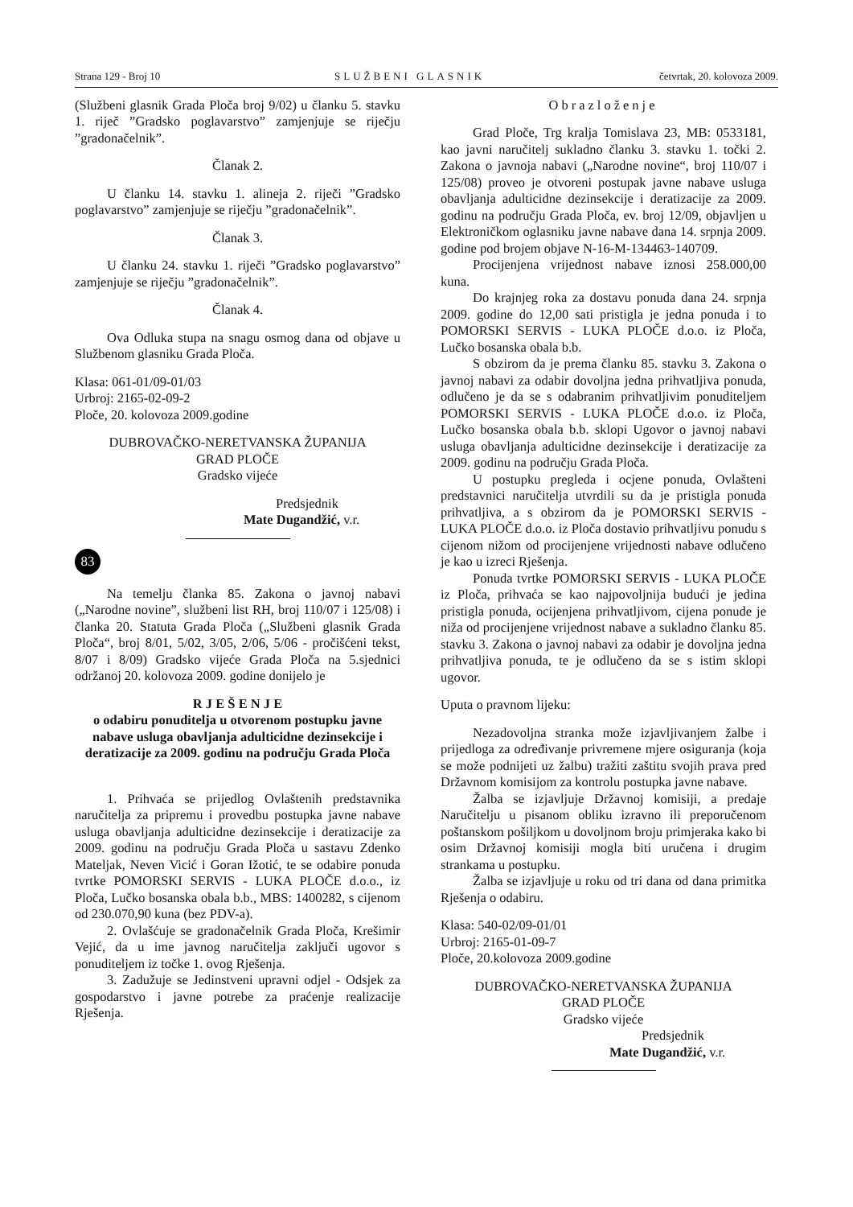Strana 129 - Broj 10 SLUŽBENI GLASNIK četvrtak, 20. kolovoza 2009.
(Službeni glasnik Grada Ploča broj 9/02) u članku 5. stavku 1. riječ ”Gradsko poglavarstvo” zamjenjuje se riječju ”gradonačelnik”.
Članak 2.
U članku 14. stavku 1. alineja 2. riječi ”Gradsko poglavarstvo” zamjenjuje se riječju ”gradonačelnik”.
Članak 3.
U članku 24. stavku 1. riječi ”Gradsko poglavarstvo” zamjenjuje se riječju ”gradonačelnik”.
Članak 4.
Ova Odluka stupa na snagu osmog dana od objave u Službenom glasniku Grada Ploča.
Klasa: 061-01/09-01/03
Urbroj: 2165-02-09-2
Ploče, 20. kolovoza 2009.godine
DUBROVAČKO-NERETVANSKA ŽUPANIJA
GRAD PLOČE
Gradsko vijeće
Predsjednik
Mate Dugandžić, v.r.
83
Na temelju članka 85. Zakona o javnoj nabavi („Narodne novine”, službeni list RH, broj 110/07 i 125/08) i članka 20. Statuta Grada Ploča („Službeni glasnik Grada Ploča“, broj 8/01, 5/02, 3/05, 2/06, 5/06 - pročišćeni tekst, 8/07 i 8/09) Gradsko vijeće Grada Ploča na 5.sjednici održanoj 20. kolovoza 2009. godine donijelo je
R J E Š E N J E
o odabiru ponuditelja u otvorenom postupku javne nabave usluga obavljanja adulticidne dezinsekcije i deratizacije za 2009. godinu na području Grada Ploča
1. Prihvaća se prijedlog Ovlaštenih predstavnika naručitelja za pripremu i provedbu postupka javne nabave usluga obavljanja adulticidne dezinsekcije i deratizacije za 2009. godinu na području Grada Ploča u sastavu Zdenko Mateljak, Neven Vicić i Goran Ižotić, te se odabire ponuda tvrtke POMORSKI SERVIS - LUKA PLOČE d.o.o., iz Ploča, Lučko bosanska obala b.b., MBS: 1400282, s cijenom od 230.070,90 kuna (bez PDV-a).
2. Ovlašćuje se gradonačelnik Grada Ploča, Krešimir Vejić, da u ime javnog naručitelja zaključi ugovor s ponuditeljem iz točke 1. ovog Rješenja.
3. Zadužuje se Jedinstveni upravni odjel - Odsjek za gospodarstvo i javne potrebe za praćenje realizacije Rješenja.
Obrazloženje
Grad Ploče, Trg kralja Tomislava 23, MB: 0533181, kao javni naručitelj sukladno članku 3. stavku 1. točki 2. Zakona o javnoja nabavi („Narodne novine“, broj 110/07 i 125/08) proveo je otvoreni postupak javne nabave usluga obavljanja adulticidne dezinsekcije i deratizacije za 2009. godinu na području Grada Ploča, ev. broj 12/09, objavljen u Elektroničkom oglasniku javne nabave dana 14. srpnja 2009. godine pod brojem objave N-16-M-134463-140709.
Procijenjena vrijednost nabave iznosi 258.000,00 kuna.
Do krajnjeg roka za dostavu ponuda dana 24. srpnja 2009. godine do 12,00 sati pristigla je jedna ponuda i to POMORSKI SERVIS - LUKA PLOČE d.o.o. iz Ploča, Lučko bosanska obala b.b.
S obzirom da je prema članku 85. stavku 3. Zakona o javnoj nabavi za odabir dovoljna jedna prihvatljiva ponuda, odlučeno je da se s odabranim prihvatljivim ponuditeljem POMORSKI SERVIS - LUKA PLOČE d.o.o. iz Ploča, Lučko bosanska obala b.b. sklopi Ugovor o javnoj nabavi usluga obavljanja adulticidne dezinsekcije i deratizacije za 2009. godinu na području Grada Ploča.
U postupku pregleda i ocjene ponuda, Ovlašteni predstavnici naručitelja utvrdili su da je pristigla ponuda prihvatljiva, a s obzirom da je POMORSKI SERVIS - LUKA PLOČE d.o.o. iz Ploča dostavio prihvatljivu ponudu s cijenom nižom od procijenjene vrijednosti nabave odlučeno je kao u izreci Rješenja.
Ponuda tvrtke POMORSKI SERVIS - LUKA PLOČE iz Ploča, prihvaća se kao najpovoljnija budući je jedina pristigla ponuda, ocijenjena prihvatljivom, cijena ponude je niža od procijenjene vrijednost nabave a sukladno članku 85. stavku 3. Zakona o javnoj nabavi za odabir je dovoljna jedna prihvatljiva ponuda, te je odlučeno da se s istim sklopi ugovor.
Uputa o pravnom lijeku:
Nezadovoljna stranka može izjavljivanjem žalbe i prijedloga za određivanje privremene mjere osiguranja (koja se može podnijeti uz žalbu) tražiti zaštitu svojih prava pred Državnom komisijom za kontrolu postupka javne nabave.
Žalba se izjavljuje Državnoj komisiji, a predaje Naručitelju u pisanom obliku izravno ili preporučenom poštanskom pošiljkom u dovoljnom broju primjeraka kako bi osim Državnoj komisiji mogla biti uručena i drugim strankama u postupku.
Žalba se izjavljuje u roku od tri dana od dana primitka Rješenja o odabiru.
Klasa: 540-02/09-01/01
Urbroj: 2165-01-09-7
Ploče, 20.kolovoza 2009.godine
DUBROVAČKO-NERETVANSKA ŽUPANIJA
GRAD PLOČE
Gradsko vijeće
Predsjednik
Mate Dugandžić, v.r.